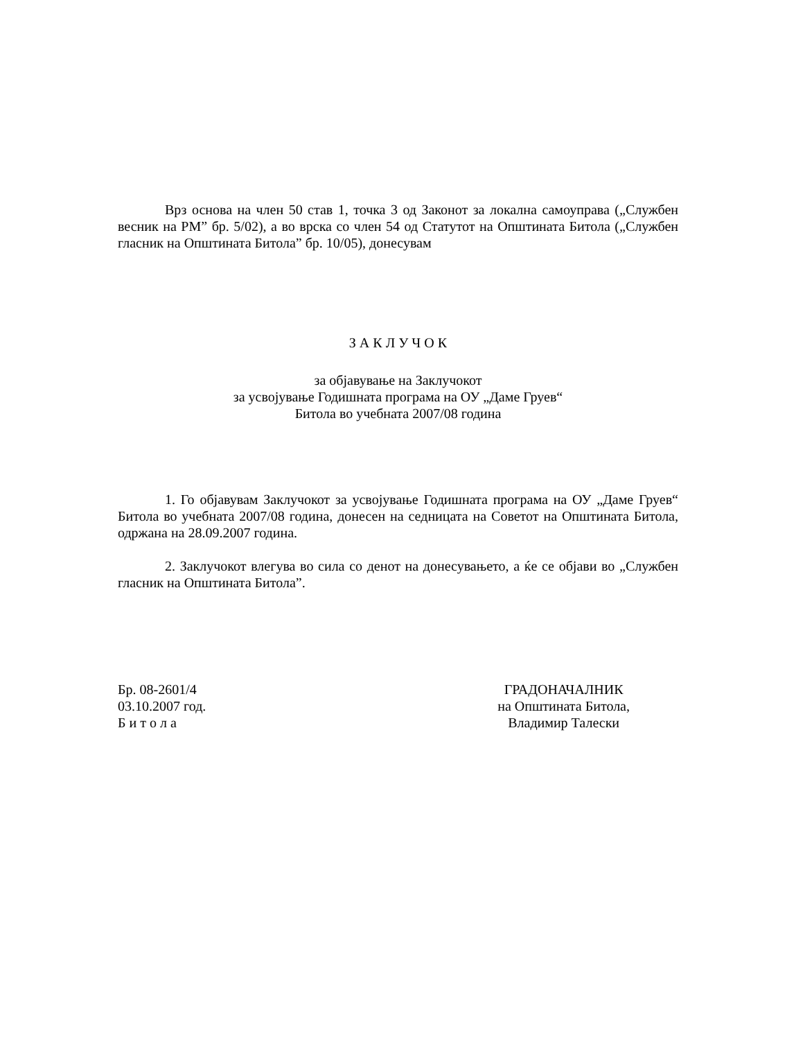Врз основа на член 50 став 1, точка 3 од Законот за локална самоуправа („Службен весник на РМ” бр. 5/02), а во врска со член 54 од Статутот на Општината Битола („Службен гласник на Општината Битола” бр. 10/05), донесувам
З А К Л У Ч О К
за објавување на Заклучокот
за усвојување Годишната програма на ОУ „Даме Груев“
Битола во учебната 2007/08 година
1. Го објавувам Заклучокот за усвојување Годишната програма на ОУ „Даме Груев“ Битола во учебната 2007/08 година, донесен на седницата на Советот на Општината Битола, одржана на 28.09.2007 година.
2. Заклучокот влегува во сила со денот на донесувањето, а ќе се објави во „Службен гласник на Општината Битола”.
Бр. 08-2601/4
03.10.2007 год.
Б и т о л а
ГРАДОНАЧАЛНИК
на Општината Битола,
Владимир Талески